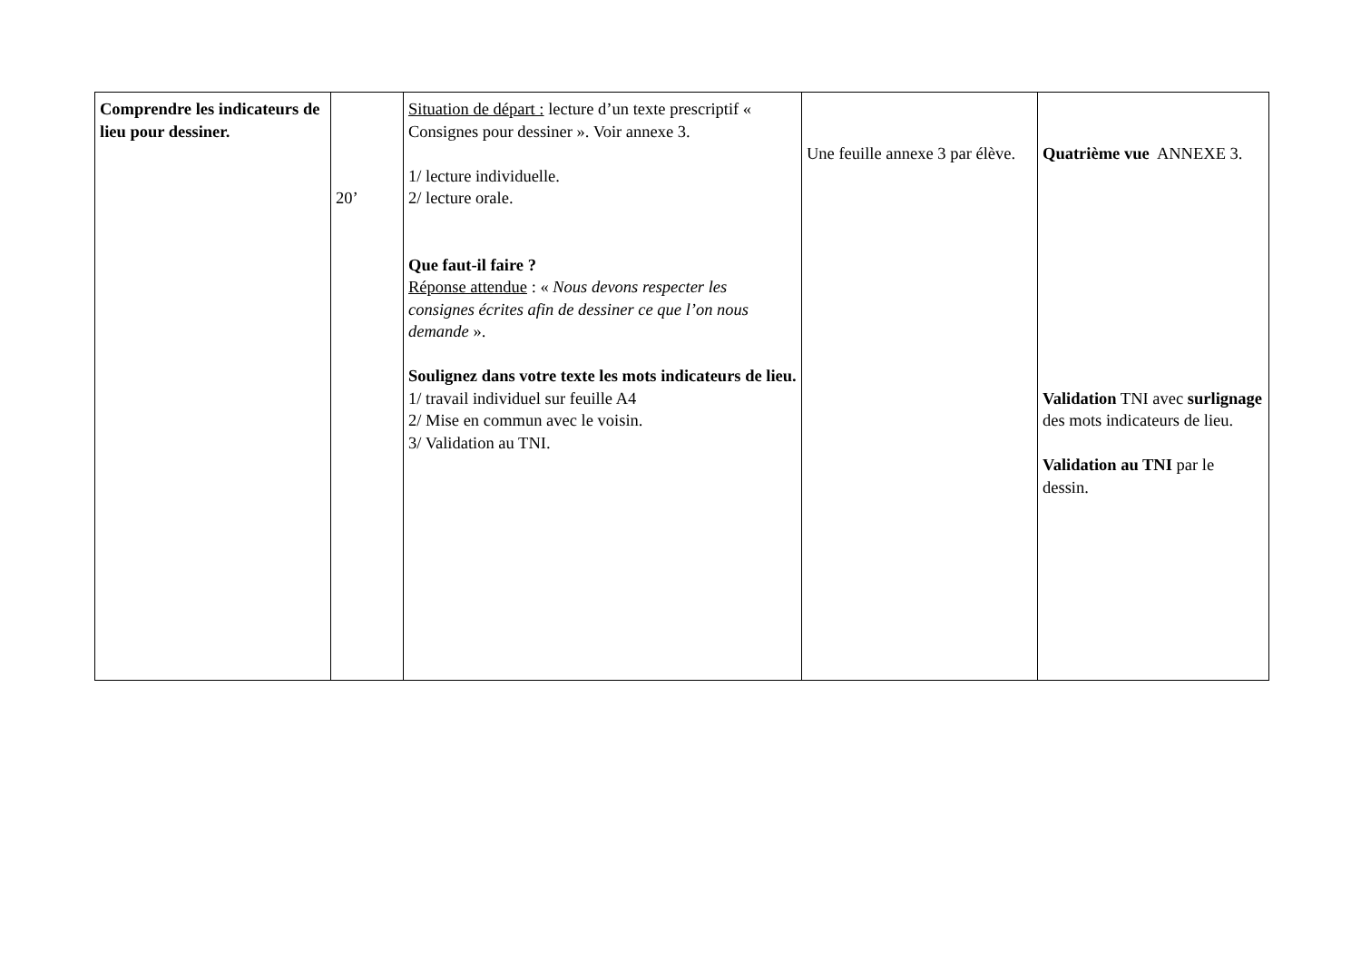| Comprendre les indicateurs de lieu pour dessiner. | 20’ | Situation de départ : lecture d’un texte prescriptif « Consignes pour dessiner ». Voir annexe 3. 1/ lecture individuelle. 2/ lecture orale. Que faut-il faire ? Réponse attendue : « Nous devons respecter les consignes écrites afin de dessiner ce que l’on nous demande ». Soulignez dans votre texte les mots indicateurs de lieu. 1/ travail individuel sur feuille A4 2/ Mise en commun avec le voisin. 3/ Validation au TNI. | Une feuille annexe 3 par élève. | Quatrième vue ANNEXE 3. Validation TNI avec surlignage des mots indicateurs de lieu. Validation au TNI par le dessin. |